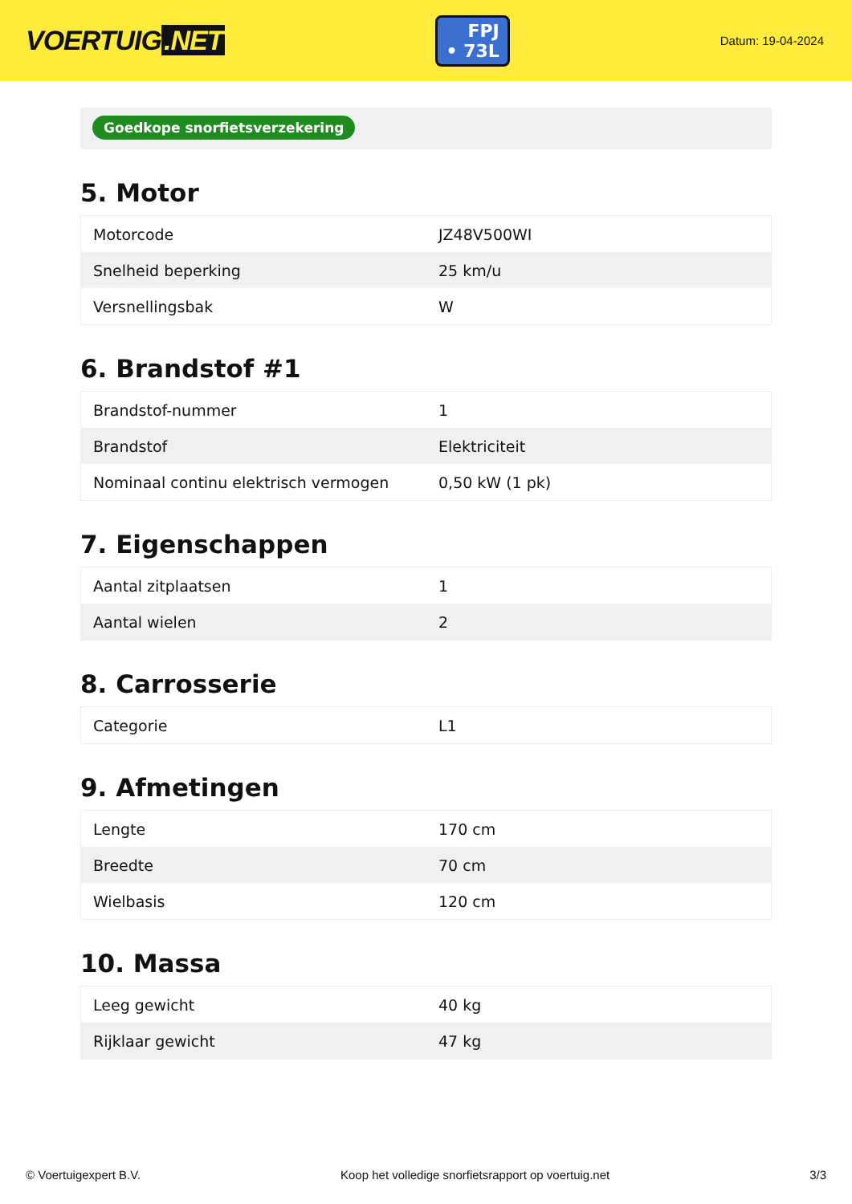VOERTUIG.NET
FPJ
• 73L
Datum: 19-04-2024
Goedkope snorfietsverzekering
5. Motor
| Motorcode | JZ48V500WI |
| Snelheid beperking | 25 km/u |
| Versnellingsbak | W |
6. Brandstof #1
| Brandstof-nummer | 1 |
| Brandstof | Elektriciteit |
| Nominaal continu elektrisch vermogen | 0,50 kW (1 pk) |
7. Eigenschappen
| Aantal zitplaatsen | 1 |
| Aantal wielen | 2 |
8. Carrosserie
| Categorie | L1 |
9. Afmetingen
| Lengte | 170 cm |
| Breedte | 70 cm |
| Wielbasis | 120 cm |
10. Massa
| Leeg gewicht | 40 kg |
| Rijklaar gewicht | 47 kg |
© Voertuigexpert B.V. Koop het volledige snorfietsrapport op voertuig.net 3/3